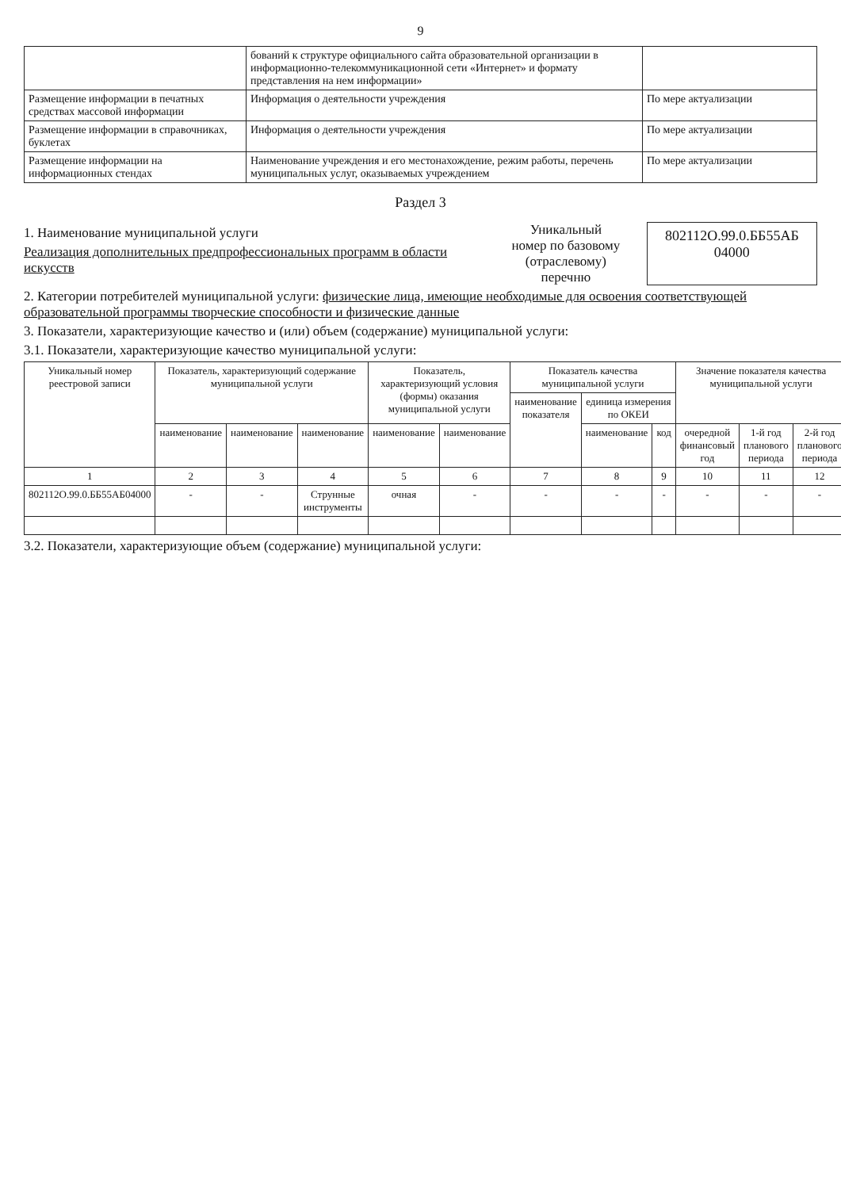9
| | бований к структуре официального сайта образовательной организации в информационно-телекоммуникационной сети «Интернет» и формату представления на нем информации» | |
| Размещение информации в печатных средствах массовой информации | Информация о деятельности учреждения | По мере актуализации |
| Размещение информации в справочниках, буклетах | Информация о деятельности учреждения | По мере актуализации |
| Размещение информации на информационных стендах | Наименование учреждения и его местонахождение, режим работы, перечень муниципальных услуг, оказываемых учреждением | По мере актуализации |
Раздел 3
1. Наименование муниципальной услуги
Реализация дополнительных предпрофессиональных программ в области искусств
Уникальный
номер по базовому
(отраслевому) перечню
802112О.99.0.ББ55АБ 04000
2. Категории потребителей муниципальной услуги: физические лица, имеющие необходимые для освоения соответствующей образовательной программы творческие способности и физические данные
3. Показатели, характеризующие качество и (или) объем (содержание) муниципальной услуги:
3.1. Показатели, характеризующие качество муниципальной услуги:
| Уникальный номер реестровой записи | Показатель, характеризующий содержание муниципальной услуги | | | Показатель, характеризующий условия (формы) оказания муниципальной услуги | | Показатель качества муниципальной услуги | | | Значение показателя качества муниципальной услуги | | |
| --- | --- | --- | --- | --- | --- | --- | --- | --- | --- | --- | --- |
| | | | | | | наименование показателя | единица измерения по ОКЕИ | | | | |
| | наименование | наименование | наименование | наименование | наименование | | наименование | код | очередной финансовый год | 1-й год планового периода | 2-й год планового периода |
| 1 | 2 | 3 | 4 | 5 | 6 | 7 | 8 | 9 | 10 | 11 | 12 |
| 802112О.99.0.ББ55АБ04000 | - | - | Струнные инструменты | очная | - | - | - | - | - | - | - |
3.2. Показатели, характеризующие объем (содержание) муниципальной услуги: